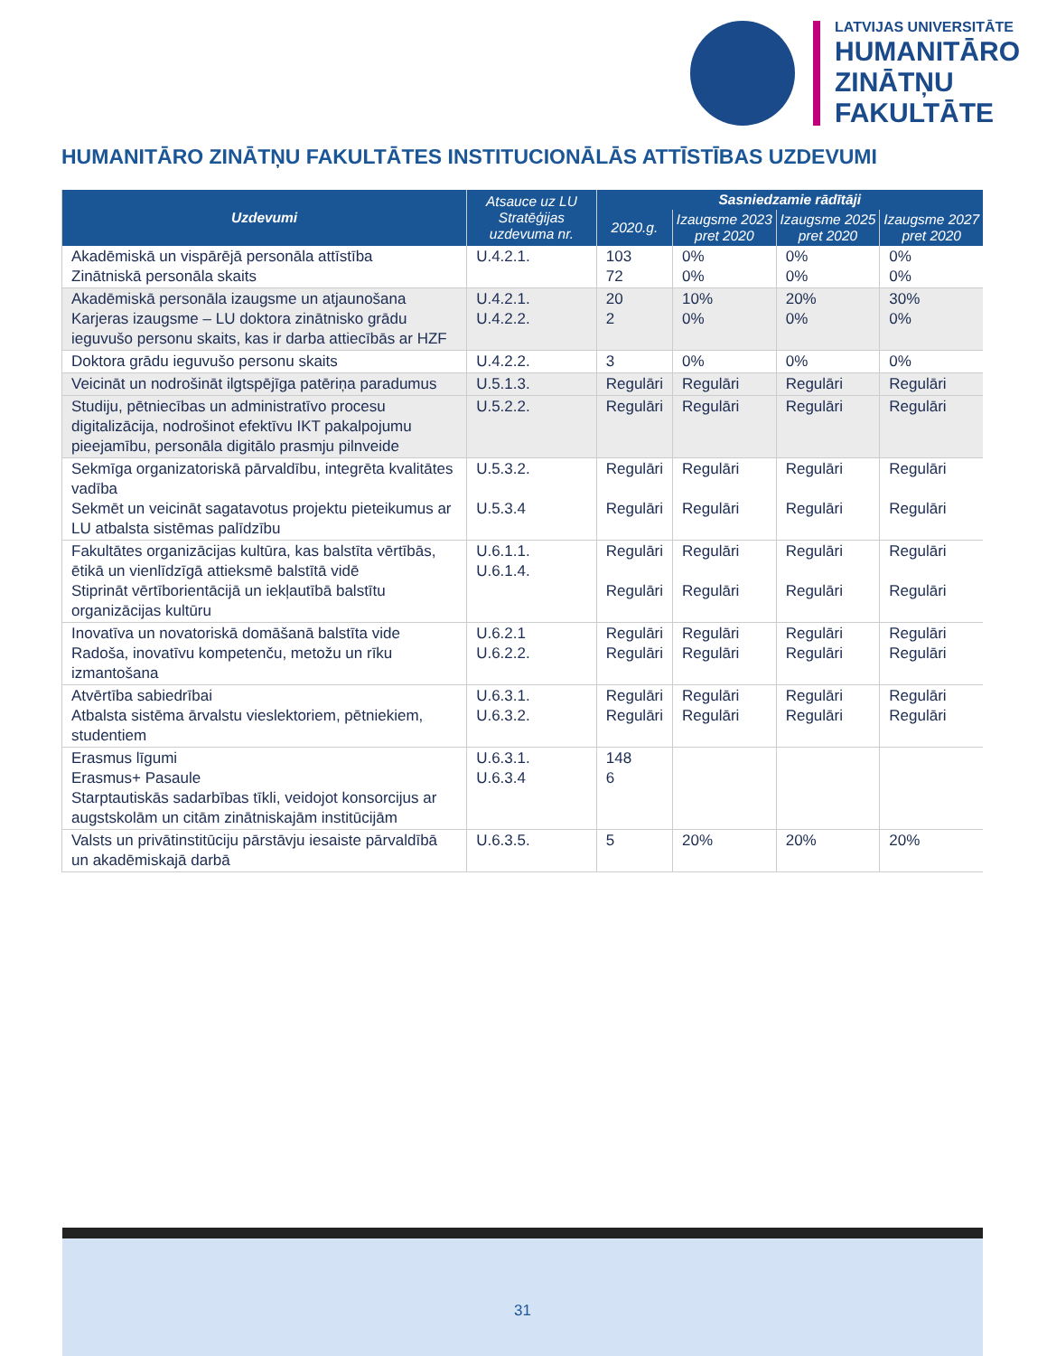LATVIJAS UNIVERSITĀTE
HUMANITĀRO
ZINĀTŅU
FAKULTĀTE
HUMANITĀRO ZINĀTŅU FAKULTĀTES INSTITUCIONĀLĀS ATTĪSTĪBAS UZDEVUMI
| Uzdevumi | Atsauce uz LU Stratēģijas uzdevuma nr. | Sasniedzamie rādītāji | | | |
| --- | --- | --- | --- | --- | --- |
| | | 2020.g. | Izaugsme 2023 pret 2020 | Izaugsme 2025 pret 2020 | Izaugsme 2027 pret 2020 |
| Akadēmiskā un vispārējā personāla attīstība Zinātniskā personāla skaits | U.4.2.1. | 103 72 | 0% 0% | 0% 0% | 0% 0% |
| Akadēmiskā personāla izaugsme un atjaunošana Karjeras izaugsme – LU doktora zinātnisko grādu ieguvušo personu skaits, kas ir darba attiecībās ar HZF | U.4.2.1. U.4.2.2. | 20 2 | 10% 0% | 20% 0% | 30% 0% |
| Doktora grādu ieguvušo personu skaits | U.4.2.2. | 3 | 0% | 0% | 0% |
| Veicināt un nodrošināt ilgtspējīga patēriņa paradumus | U.5.1.3. | Regulāri | Regulāri | Regulāri | Regulāri |
| Studiju, pētniecības un administratīvo procesu digitalizācija, nodrošinot efektīvu IKT pakalpojumu pieejamību, personāla digitālo prasmju pilnveide | U.5.2.2. | Regulāri | Regulāri | Regulāri | Regulāri |
| Sekmīga organizatoriskā pārvaldību, integrēta kvalitātes vadība Sekmēt un veicināt sagatavotus projektu pieteikumus ar LU atbalsta sistēmas palīdzību | U.5.3.2. U.5.3.4 | Regulāri Regulāri | Regulāri Regulāri | Regulāri Regulāri | Regulāri Regulāri |
| Fakultātes organizācijas kultūra, kas balstīta vērtībās, ētikā un vienlīdzīgā attieksmē balstītā vidē Stiprināt vērtīborientācijā un iekļautībā balstītu organizācijas kultūru | U.6.1.1. U.6.1.4. | Regulāri Regulāri | Regulāri Regulāri | Regulāri Regulāri | Regulāri Regulāri |
| Inovatīva un novatoriskā domāšanā balstīta vide Radoša, inovatīvu kompetenču, metožu un rīku izmantošana | U.6.2.1 U.6.2.2. | Regulāri Regulāri | Regulāri Regulāri | Regulāri Regulāri | Regulāri Regulāri |
| Atvērtība sabiedrībai Atbalsta sistēma ārvalstu vieslektoriem, pētniekiem, studentiem | U.6.3.1. U.6.3.2. | Regulāri Regulāri | Regulāri Regulāri | Regulāri Regulāri | Regulāri Regulāri |
| Erasmus līgumi Erasmus+ Pasaule Starptautiskās sadarbības tīkli, veidojot konsorcijus ar augstskolām un citām zinātniskajām institūcijām | U.6.3.1. U.6.3.4 | 148 6 | | | |
| Valsts un privātinstitūciju pārstāvju iesaiste pārvaldībā un akadēmiskajā darbā | U.6.3.5. | 5 | 20% | 20% | 20% |
31